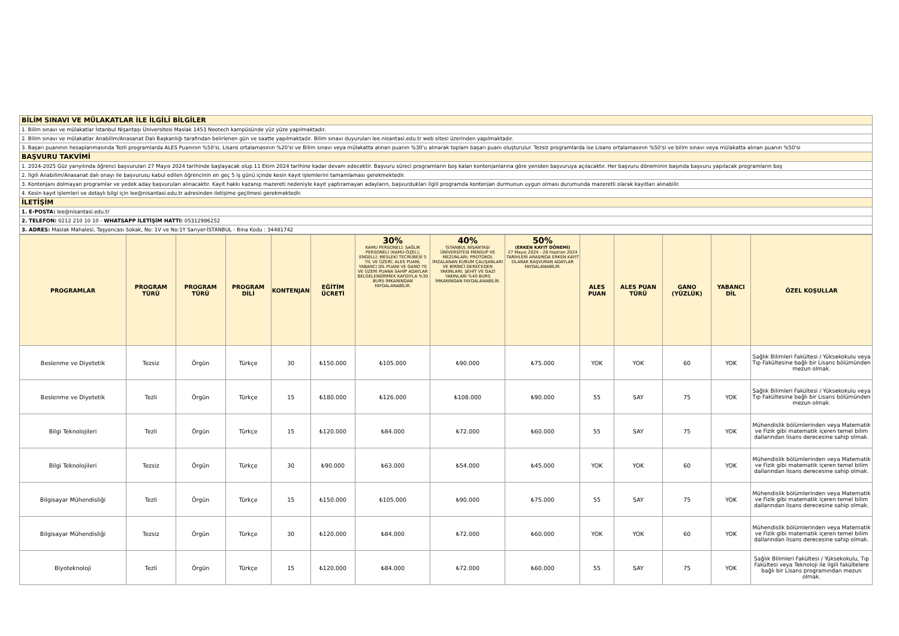| BİLİM SINAVI VE MÜLAKATLAR İLE İLGİLİ BİLGİLER |
| 1. Bilim sınavı ve mülakatlar İstanbul Nişantaşı Üniversitesi Maslak 1453 Neotech kampüsünde yüz yüze yapılmaktadır. |
| 2. Bilim sınavı ve mülakatlar Anabilim/Anasanat Dalı Başkanlığı tarafından belirlenen gün ve saatte yapılmaktadır. Bilim sınavı duyuruları lee.nisantasi.edu.tr web sitesi üzerinden yapılmaktadır. |
| 3. Başarı puanının hesaplanmasında Tezli programlarda ALES Puanının %50'si, Lisans ortalamasının %20'si ve Bilim sınavı veya mülakatta alınan puanın %30'u alınarak toplam başarı puanı oluşturulur. Tezsiz programlarda ise Lisans ortalamasının %50'si ve bilim sınavı veya mülakatta alınan puanın %50'si |
| BAŞVURU TAKVİMİ |
| 1. 2024-2025 Güz yarıyılında öğrenci başvuruları 27 Mayıs 2024 tarihinde başlayacak olup 11 Ekim 2024 tarihine kadar devam edecektir. Başvuru süreci programların boş kalan kontenjanlarına göre yeniden başvuruya açılacaktır. Her başvuru döneminin başında başvuru yapılacak programların boş |
| 2. İlgili Anabilim/Anasanat dalı onayı ile başvurusu kabul edilen öğrencinin en geç 5 iş günü içinde kesin kayıt işlemlerini tamamlaması gerekmektedir. |
| 3. Kontenjanı dolmayan programlar ve yedek aday başvuruları alınacaktır. Kayıt hakkı kazanıp mazereti nedeniyle kayıt yaptıramayan adayların, başvurdukları ilgili programda kontenjan durmunun uygun olması durumunda mazeretli olarak kayıtları alınabilir. |
| 4. Kesin kayıt işlemleri ve detaylı bilgi için lee@nisantasi.edu.tr adresinden iletişime geçilmesi gerekmektedir. |
| İLETİŞİM |
| 1. E-POSTA: lee@nisantasi.edu.tr |
| 2. TELEFON: 0212 210 10 10 - WHATSAPP İLETİŞİM HATTI: 05312986252 |
| 3. ADRES: Maslak Mahalesi, Taşyoncası Sokak, No: 1V ve No:1Y Sarıyer-İSTANBUL - Bina Kodu : 34481742 |
| PROGRAMLAR | PROGRAM TÜRÜ | PROGRAM TÜRÜ | PROGRAM DİLİ | KONTENJAN | EĞİTİM ÜCRETİ | 30% KAMU PERSONELİ; SAĞLIK PERSONELİ (KAMU-ÖZEL); ENGELLİ; MESLEKİ TECRÜBESİ 5 YIL VE ÜZERİ; ALES PUANI, YABANCI DİL PUANI VE GANO 70 VE ÜZERİ PUANA SAHİP ADAYLAR BELGELENDİRMEK KAYDIYLA %30 BURS İMKANINDAN FAYDALANABİLİR. | 40% İSTANBUL NİŞANTAŞI ÜNİVERSİTESİ MENSUP VE MEZUNLARI; PROTOKOL İMZALANAN KURUM ÇALIŞANLARI VE BİRİNCİ DERECEDEN YAKINLARI; ŞEHİT VE GAZİ YAKINLARI %40 BURS İMKANINDAN FAYDALANABİLİR. | 50% (ERKEN KAYIT DÖNEMİ) 27 Mayıs 2024 - 28 Haziran 2024 TARİHLERİ ARASINDA ERKEN KAYIT OLARAK BAŞVURAN ADAYLAR FAYDALANABİLİR. | ALES PUAN | ALES PUAN TÜRÜ | GANO (YÜZLÜK) | YABANCI DİL | ÖZEL KOŞULLAR |
| --- | --- | --- | --- | --- | --- | --- | --- | --- | --- | --- | --- | --- | --- |
| Beslenme ve Diyetetik | Tezsiz | Örgün | Türkçe | 30 | ₺150.000 | ₺105.000 | ₺90.000 | ₺75.000 | YOK | YOK | 60 | YOK | Sağlık Bilimleri Fakültesi / Yüksekokulu veya Tıp Fakültesine bağlı bir Lisans bölümünden mezun olmak. |
| Beslenme ve Diyetetik | Tezli | Örgün | Türkçe | 15 | ₺180.000 | ₺126.000 | ₺108.000 | ₺90.000 | 55 | SAY | 75 | YOK | Sağlık Bilimleri Fakültesi / Yüksekokulu veya Tıp Fakültesine bağlı bir Lisans bölümünden mezun olmak. |
| Bilgi Teknolojileri | Tezli | Örgün | Türkçe | 15 | ₺120.000 | ₺84.000 | ₺72.000 | ₺60.000 | 55 | SAY | 75 | YOK | Mühendislik bölümlerinden veya Matematik ve Fizik gibi matematik içeren temel bilim dallarından lisans derecesine sahip olmak. |
| Bilgi Teknolojileri | Tezsiz | Örgün | Türkçe | 30 | ₺90.000 | ₺63.000 | ₺54.000 | ₺45.000 | YOK | YOK | 60 | YOK | Mühendislik bölümlerinden veya Matematik ve Fizik gibi matematik içeren temel bilim dallarından lisans derecesine sahip olmak. |
| Bilgisayar Mühendisliği | Tezli | Örgün | Türkçe | 15 | ₺150.000 | ₺105.000 | ₺90.000 | ₺75.000 | 55 | SAY | 75 | YOK | Mühendislik bölümlerinden veya Matematik ve Fizik gibi matematik içeren temel bilim dallarından lisans derecesine sahip olmak. |
| Bilgisayar Mühendisliği | Tezsiz | Örgün | Türkçe | 30 | ₺120.000 | ₺84.000 | ₺72.000 | ₺60.000 | YOK | YOK | 60 | YOK | Mühendislik bölümlerinden veya Matematik ve Fizik gibi matematik içeren temel bilim dallarından lisans derecesine sahip olmak. |
| Biyoteknoloji | Tezli | Örgün | Türkçe | 15 | ₺120.000 | ₺84.000 | ₺72.000 | ₺60.000 | 55 | SAY | 75 | YOK | Sağlık Bilimleri Fakültesi / Yüksekokulu, Tıp Fakültesi veya Teknoloji ile ilgili fakültelere bağlı bir Lisans programından mezun olmak. |